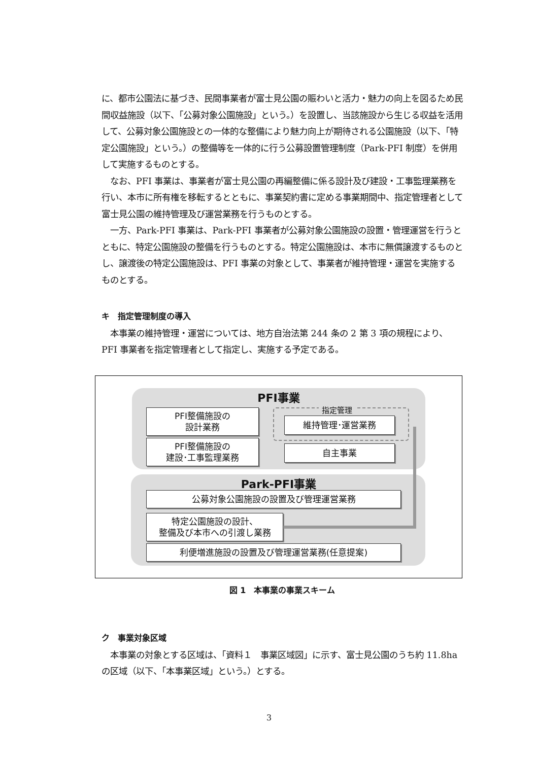に、都市公園法に基づき、民間事業者が富士見公園の賑わいと活力・魅力の向上を図るため民間収益施設（以下、「公募対象公園施設」という。）を設置し、当該施設から生じる収益を活用して、公募対象公園施設との一体的な整備により魅力向上が期待される公園施設（以下、「特定公園施設」という。）の整備等を一体的に行う公募設置管理制度（Park-PFI 制度）を併用して実施するものとする。
　なお、PFI 事業は、事業者が富士見公園の再編整備に係る設計及び建設・工事監理業務を行い、本市に所有権を移転するとともに、事業契約書に定める事業期間中、指定管理者として富士見公園の維持管理及び運営業務を行うものとする。
　一方、Park-PFI 事業は、Park-PFI 事業者が公募対象公園施設の設置・管理運営を行うとともに、特定公園施設の整備を行うものとする。特定公園施設は、本市に無償譲渡するものとし、譲渡後の特定公園施設は、PFI 事業の対象として、事業者が維持管理・運営を実施するものとする。
キ　指定管理制度の導入
　本事業の維持管理・運営については、地方自治法第 244 条の 2 第 3 項の規程により、PFI 事業者を指定管理者として指定し、実施する予定である。
PFI事業
指定管理
PFI整備施設の
設計業務
PFI整備施設の
建設･工事監理業務
維持管理･運営業務
自主事業
Park-PFI事業
公募対象公園施設の設置及び管理運営業務
特定公園施設の設計、
整備及び本市への引渡し業務
利便増進施設の設置及び管理運営業務(任意提案)
図 1　本事業の事業スキーム
ク　事業対象区域
　本事業の対象とする区域は、「資料１　事業区域図」に示す、富士見公園のうち約 11.8ha の区域（以下、「本事業区域」という。）とする。
3